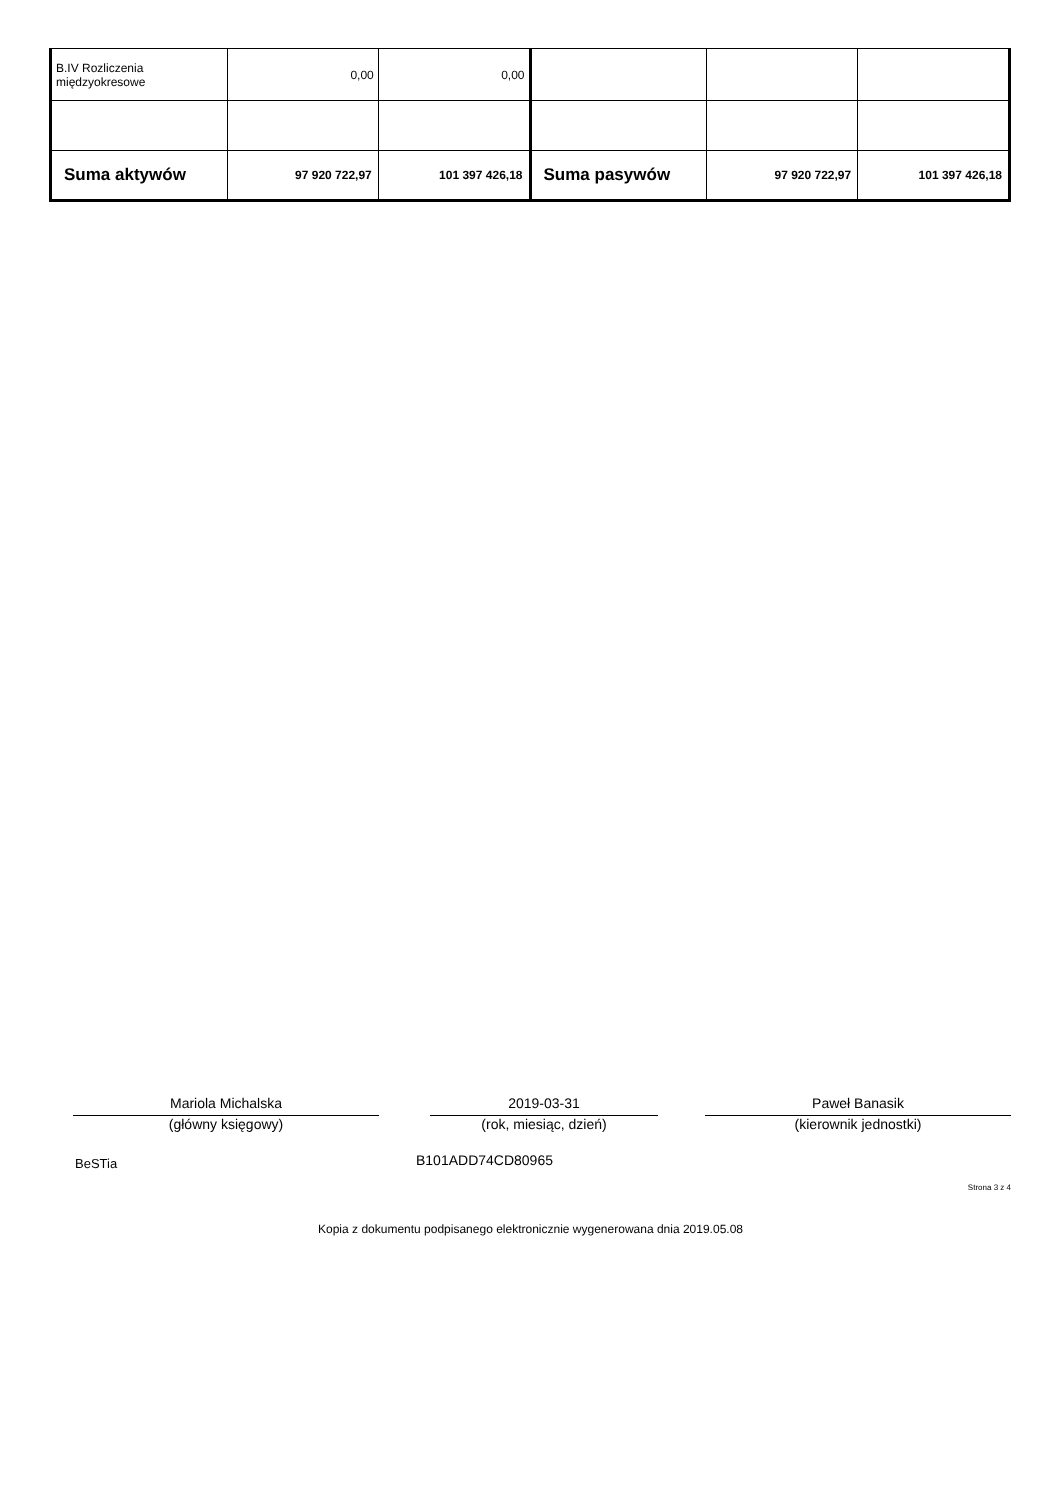| B.IV Rozliczenia międzyokresowe | 0,00 | 0,00 | | | |
| Suma aktywów | 97 920 722,97 | 101 397 426,18 | Suma pasywów | 97 920 722,97 | 101 397 426,18 |
Mariola Michalska
(główny księgowy)
2019-03-31
(rok, miesiąc, dzień)
Paweł Banasik
(kierownik jednostki)
BeSTia B101ADD74CD80965
Strona 3 z 4
Kopia z dokumentu podpisanego elektronicznie wygenerowana dnia 2019.05.08